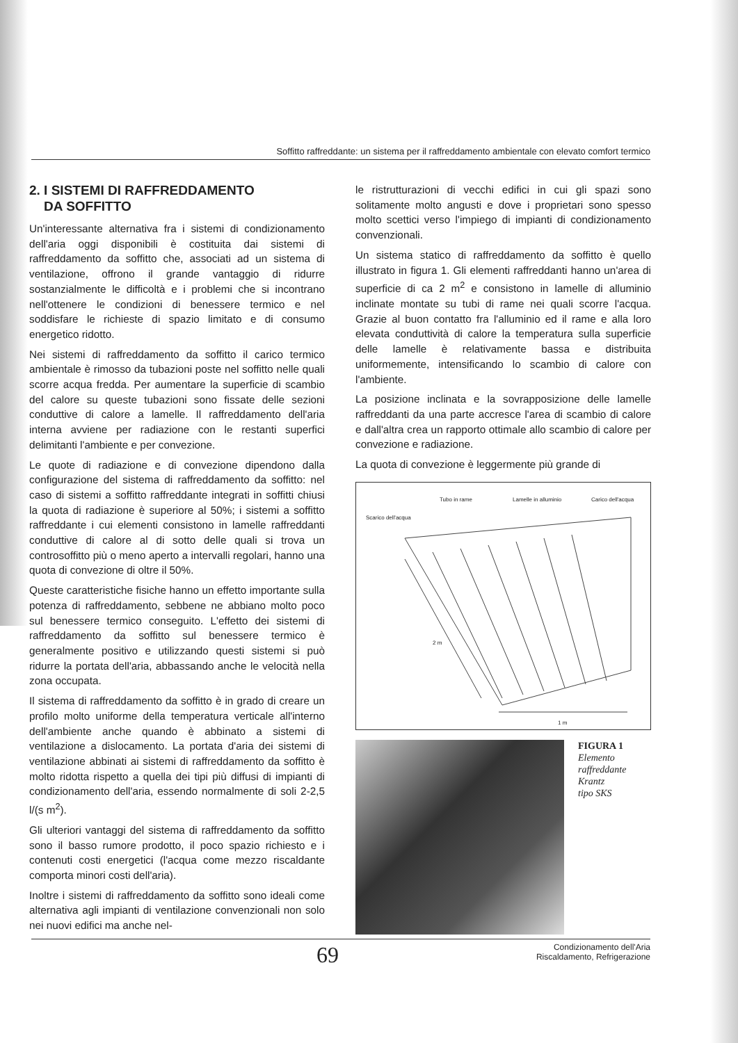Soffitto raffreddante: un sistema per il raffreddamento ambientale con elevato comfort termico
2. I SISTEMI DI RAFFREDDAMENTO
DA SOFFITTO
Un'interessante alternativa fra i sistemi di condizionamento dell'aria oggi disponibili è costituita dai sistemi di raffreddamento da soffitto che, associati ad un sistema di ventilazione, offrono il grande vantaggio di ridurre sostanzialmente le difficoltà e i problemi che si incontrano nell'ottenere le condizioni di benessere termico e nel soddisfare le richieste di spazio limitato e di consumo energetico ridotto.
Nei sistemi di raffreddamento da soffitto il carico termico ambientale è rimosso da tubazioni poste nel soffitto nelle quali scorre acqua fredda. Per aumentare la superficie di scambio del calore su queste tubazioni sono fissate delle sezioni conduttive di calore a lamelle. Il raffreddamento dell'aria interna avviene per radiazione con le restanti superfici delimitanti l'ambiente e per convezione.
Le quote di radiazione e di convezione dipendono dalla configurazione del sistema di raffreddamento da soffitto: nel caso di sistemi a soffitto raffreddante integrati in soffitti chiusi la quota di radiazione è superiore al 50%; i sistemi a soffitto raffreddante i cui elementi consistono in lamelle raffreddanti conduttive di calore al di sotto delle quali si trova un controsoffitto più o meno aperto a intervalli regolari, hanno una quota di convezione di oltre il 50%.
Queste caratteristiche fisiche hanno un effetto importante sulla potenza di raffreddamento, sebbene ne abbiano molto poco sul benessere termico conseguito. L'effetto dei sistemi di raffreddamento da soffitto sul benessere termico è generalmente positivo e utilizzando questi sistemi si può ridurre la portata dell'aria, abbassando anche le velocità nella zona occupata.
Il sistema di raffreddamento da soffitto è in grado di creare un profilo molto uniforme della temperatura verticale all'interno dell'ambiente anche quando è abbinato a sistemi di ventilazione a dislocamento. La portata d'aria dei sistemi di ventilazione abbinati ai sistemi di raffreddamento da soffitto è molto ridotta rispetto a quella dei tipi più diffusi di impianti di condizionamento dell'aria, essendo normalmente di soli 2-2,5 l/(s m<sup>2</sup>).
Gli ulteriori vantaggi del sistema di raffreddamento da soffitto sono il basso rumore prodotto, il poco spazio richiesto e i contenuti costi energetici (l'acqua come mezzo riscaldante comporta minori costi dell'aria).
Inoltre i sistemi di raffreddamento da soffitto sono ideali come alternativa agli impianti di ventilazione convenzionali non solo nei nuovi edifici ma anche nel-
le ristrutturazioni di vecchi edifici in cui gli spazi sono solitamente molto angusti e dove i proprietari sono spesso molto scettici verso l'impiego di impianti di condizionamento convenzionali.
Un sistema statico di raffreddamento da soffitto è quello illustrato in figura 1. Gli elementi raffreddanti hanno un'area di superficie di ca 2 m<sup>2</sup> e consistono in lamelle di alluminio inclinate montate su tubi di rame nei quali scorre l'acqua. Grazie al buon contatto fra l'alluminio ed il rame e alla loro elevata conduttività di calore la temperatura sulla superficie delle lamelle è relativamente bassa e distribuita uniformemente, intensificando lo scambio di calore con l'ambiente.
La posizione inclinata e la sovrapposizione delle lamelle raffreddanti da una parte accresce l'area di scambio di calore e dall'altra crea un rapporto ottimale allo scambio di calore per convezione e radiazione.
La quota di convezione è leggermente più grande di
Tubo in rame Lamelle in alluminio Carico dell'acqua
Scarico dell'acqua
2 m
1 m
FIGURA 1
Elemento
raffreddante
Krantz
tipo SKS
69 Condizionamento dell'Aria
Riscaldamento, Refrigerazione